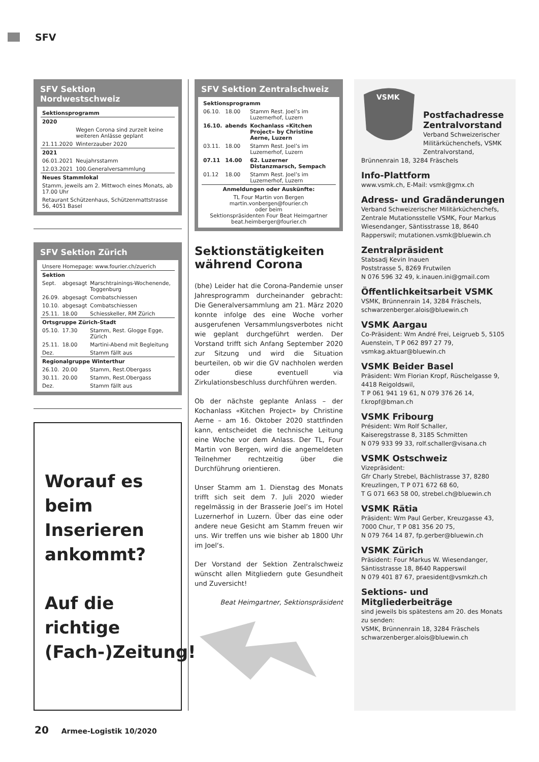SFV
SFV Sektion Nordwestschweiz
| Sektionsprogramm | |
| 2020 | |
| | Wegen Corona sind zurzeit keine weiteren Anlässe geplant |
| 21.11.2020 | Winterzauber 2020 |
| 2021 | |
| 06.01.2021 | Neujahrsstamm |
| 12.03.2021 | 100.Generalversammlung |
| Neues Stammlokal | |
| Stamm, jeweils am 2. Mittwoch eines Monats, ab 17.00 Uhr | |
| Retaurant Schützenhaus, Schützenmattstrasse 56, 4051 Basel | |
SFV Sektion Zürich
| Unsere Homepage: www.fourier.ch/zuerich | | |
| Sektion | | |
| Sept. | abgesagt | Marschtrainings-Wochenende, Toggenburg |
| 26.09. | abgesagt | Combatschiessen |
| 10.10. | abgesagt | Combatschiessen |
| 25.11. | 18.00 | Schiesskeller, RM Zürich |
| Ortsgruppe Zürich-Stadt | | |
| 05.10. | 17.30 | Stamm, Rest. Glogge Egge, Zürich |
| 25.11. | 18.00 | Martini-Abend mit Begleitung |
| Dez. | | Stamm fällt aus |
| Regionalgruppe Winterthur | | |
| 26.10. | 20.00 | Stamm, Rest.Obergass |
| 30.11. | 20.00 | Stamm, Rest.Obergass |
| Dez. | | Stamm fällt aus |
Worauf es beim Inserieren ankommt?
Auf die richtige (Fach-)Zeitung!
SFV Sektion Zentralschweiz
| Sektionsprogramm | | |
| 06.10. | 18.00 | Stamm Rest. Joel’s im Luzernerhof, Luzern |
| 16.10. | abends | Kochanlass «Kitchen Project» by Christine Aerne, Luzern |
| 03.11. | 18.00 | Stamm Rest. Joel’s im Luzernerhof, Luzern |
| 07.11 | 14.00 | 62. Luzerner Distanzmarsch, Sempach |
| 01.12 | 18.00 | Stamm Rest. Joel’s im Luzernerhof, Luzern |
| Anmeldungen oder Auskünfte: | | |
| TL Four Martin von Bergen martin.vonbergen@fourier.ch oder beim Sektionspräsidenten Four Beat Heimgartner beat.heimberger@fourier.ch | | |
Sektionstätigkeiten während Corona
(bhe) Leider hat die Corona-Pandemie unser Jahresprogramm durcheinander gebracht: Die Generalversammlung am 21. März 2020 konnte infolge des eine Woche vorher ausgerufenen Versammlungsverbotes nicht wie geplant durchgeführt werden. Der Vorstand trifft sich Anfang September 2020 zur Sitzung und wird die Situation beurteilen, ob wir die GV nachholen werden oder diese eventuell via Zirkulationsbeschluss durchführen werden.
Ob der nächste geplante Anlass – der Kochanlass «Kitchen Project» by Christine Aerne – am 16. Oktober 2020 stattfinden kann, entscheidet die technische Leitung eine Woche vor dem Anlass. Der TL, Four Martin von Bergen, wird die angemeldeten Teilnehmer rechtzeitig über die Durchführung orientieren.
Unser Stamm am 1. Dienstag des Monats trifft sich seit dem 7. Juli 2020 wieder regelmässig in der Brasserie Joel’s im Hotel Luzernerhof in Luzern. Über das eine oder andere neue Gesicht am Stamm freuen wir uns. Wir treffen uns wie bisher ab 1800 Uhr im Joel‘s.
Der Vorstand der Sektion Zentralschweiz wünscht allen Mitgliedern gute Gesundheit und Zuversicht!
Beat Heimgartner, Sektionspräsident
VSMK
Postfachadresse Zentralvorstand
Verband Schweizerischer Militärküchenchefs, VSMK Zentralvorstand, Brünnenrain 18, 3284 Fräschels
Info-Plattform
www.vsmk.ch, E-Mail: vsmk@gmx.ch
Adress- und Gradänderungen
Verband Schweizerischer Militärküchenchefs, Zentrale Mutationsstelle VSMK, Four Markus Wiesendanger, Säntisstrasse 18, 8640 Rapperswil; mutationen.vsmk@bluewin.ch
Zentralpräsident
Stabsadj Kevin Inauen
Poststrasse 5, 8269 Frutwilen
N 076 596 32 49, k.inauen.ini@gmail.com
Öffentlichkeitsarbeit VSMK
VSMK, Brünnenrain 14, 3284 Fräschels, schwarzenberger.alois@bluewin.ch
VSMK Aargau
Co-Präsident: Wm André Frei, Leigrueb 5, 5105 Auenstein, T P 062 897 27 79, vsmkag.aktuar@bluewin.ch
VSMK Beider Basel
Präsident: Wm Florian Kropf, Rüschelgasse 9, 4418 Reigoldswil,
T P 061 941 19 61, N 079 376 26 14, f.kropf@bman.ch
VSMK Fribourg
Président: Wm Rolf Schaller,
Kaiseregstrasse 8, 3185 Schmitten
N 079 933 99 33, rolf.schaller@visana.ch
VSMK Ostschweiz
Vizepräsident:
Gfr Charly Strebel, Bächlistrasse 37, 8280 Kreuzlingen, T P 071 672 68 60,
T G 071 663 58 00, strebel.ch@bluewin.ch
VSMK Rätia
Präsident: Wm Paul Gerber, Kreuzgasse 43, 7000 Chur, T P 081 356 20 75,
N 079 764 14 87, fp.gerber@bluewin.ch
VSMK Zürich
Präsident: Four Markus W. Wiesendanger, Säntisstrasse 18, 8640 Rapperswil
N 079 401 87 67, praesident@vsmkzh.ch
Sektions- und Mitgliederbeiträge
sind jeweils bis spätestens am 20. des Monats zu senden:
VSMK, Brünnenrain 18, 3284 Fräschels
schwarzenberger.alois@bluewin.ch
20 Armee-Logistik 10/2020